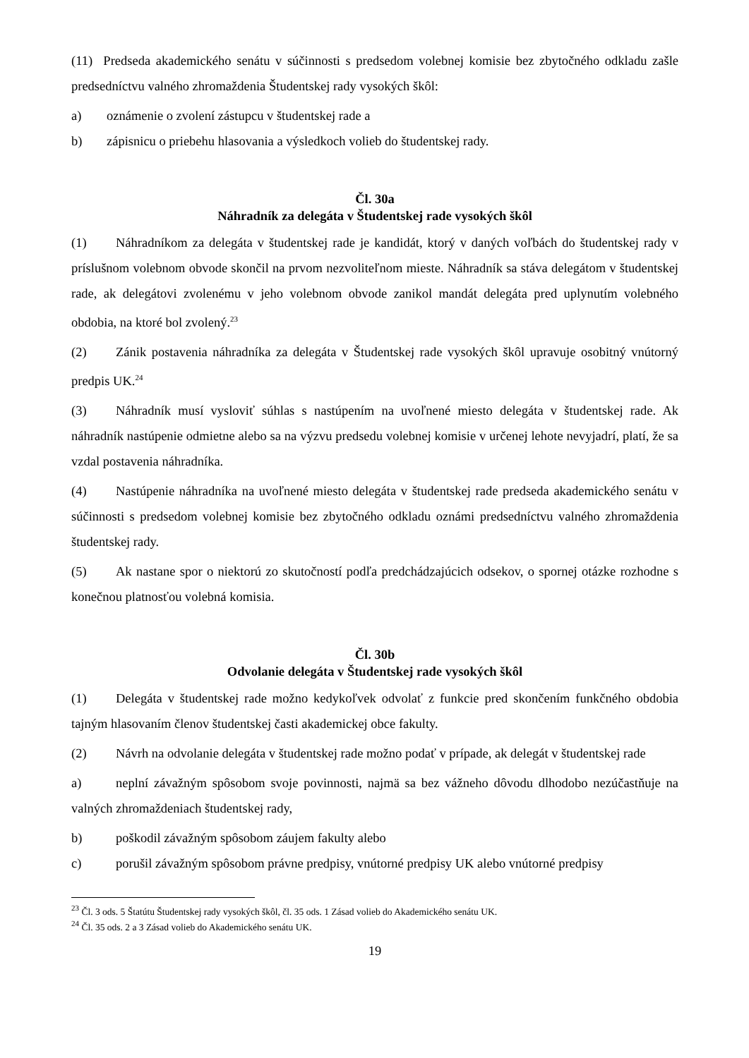(11) Predseda akademického senátu v súčinnosti s predsedom volebnej komisie bez zbytočného odkladu zašle predsedníctvu valného zhromaždenia Študentskej rady vysokých škôl:
a) oznámenie o zvolení zástupcu v študentskej rade a
b) zápisnicu o priebehu hlasovania a výsledkoch volieb do študentskej rady.
Čl. 30a
Náhradník za delegáta v Študentskej rade vysokých škôl
(1) Náhradníkom za delegáta v študentskej rade je kandidát, ktorý v daných voľbách do študentskej rady v príslušnom volebnom obvode skončil na prvom nezvoliteľnom mieste. Náhradník sa stáva delegátom v študentskej rade, ak delegátovi zvolenému v jeho volebnom obvode zanikol mandát delegáta pred uplynutím volebného obdobia, na ktoré bol zvolený.<sup>23</sup>
(2) Zánik postavenia náhradníka za delegáta v Študentskej rade vysokých škôl upravuje osobitný vnútorný predpis UK.<sup>24</sup>
(3) Náhradník musí vysloviť súhlas s nastúpením na uvoľnené miesto delegáta v študentskej rade. Ak náhradník nastúpenie odmietne alebo sa na výzvu predsedu volebnej komisie v určenej lehote nevyjadrí, platí, že sa vzdal postavenia náhradníka.
(4) Nastúpenie náhradníka na uvoľnené miesto delegáta v študentskej rade predseda akademického senátu v súčinnosti s predsedom volebnej komisie bez zbytočného odkladu oznámi predsedníctvu valného zhromaždenia študentskej rady.
(5) Ak nastane spor o niektorú zo skutočností podľa predchádzajúcich odsekov, o spornej otázke rozhodne s konečnou platnosťou volebná komisia.
Čl. 30b
Odvolanie delegáta v Študentskej rade vysokých škôl
(1) Delegáta v študentskej rade možno kedykoľvek odvolať z funkcie pred skončením funkčného obdobia tajným hlasovaním členov študentskej časti akademickej obce fakulty.
(2) Návrh na odvolanie delegáta v študentskej rade možno podať v prípade, ak delegát v študentskej rade
a) neplní závažným spôsobom svoje povinnosti, najmä sa bez vážneho dôvodu dlhodobo nezúčastňuje na valných zhromaždeniach študentskej rady,
b) poškodil závažným spôsobom záujem fakulty alebo
c) porušil závažným spôsobom právne predpisy, vnútorné predpisy UK alebo vnútorné predpisy
<sup>23</sup> Čl. 3 ods. 5 Štatútu Študentskej rady vysokých škôl, čl. 35 ods. 1 Zásad volieb do Akademického senátu UK.
<sup>24</sup> Čl. 35 ods. 2 a 3 Zásad volieb do Akademického senátu UK.
19